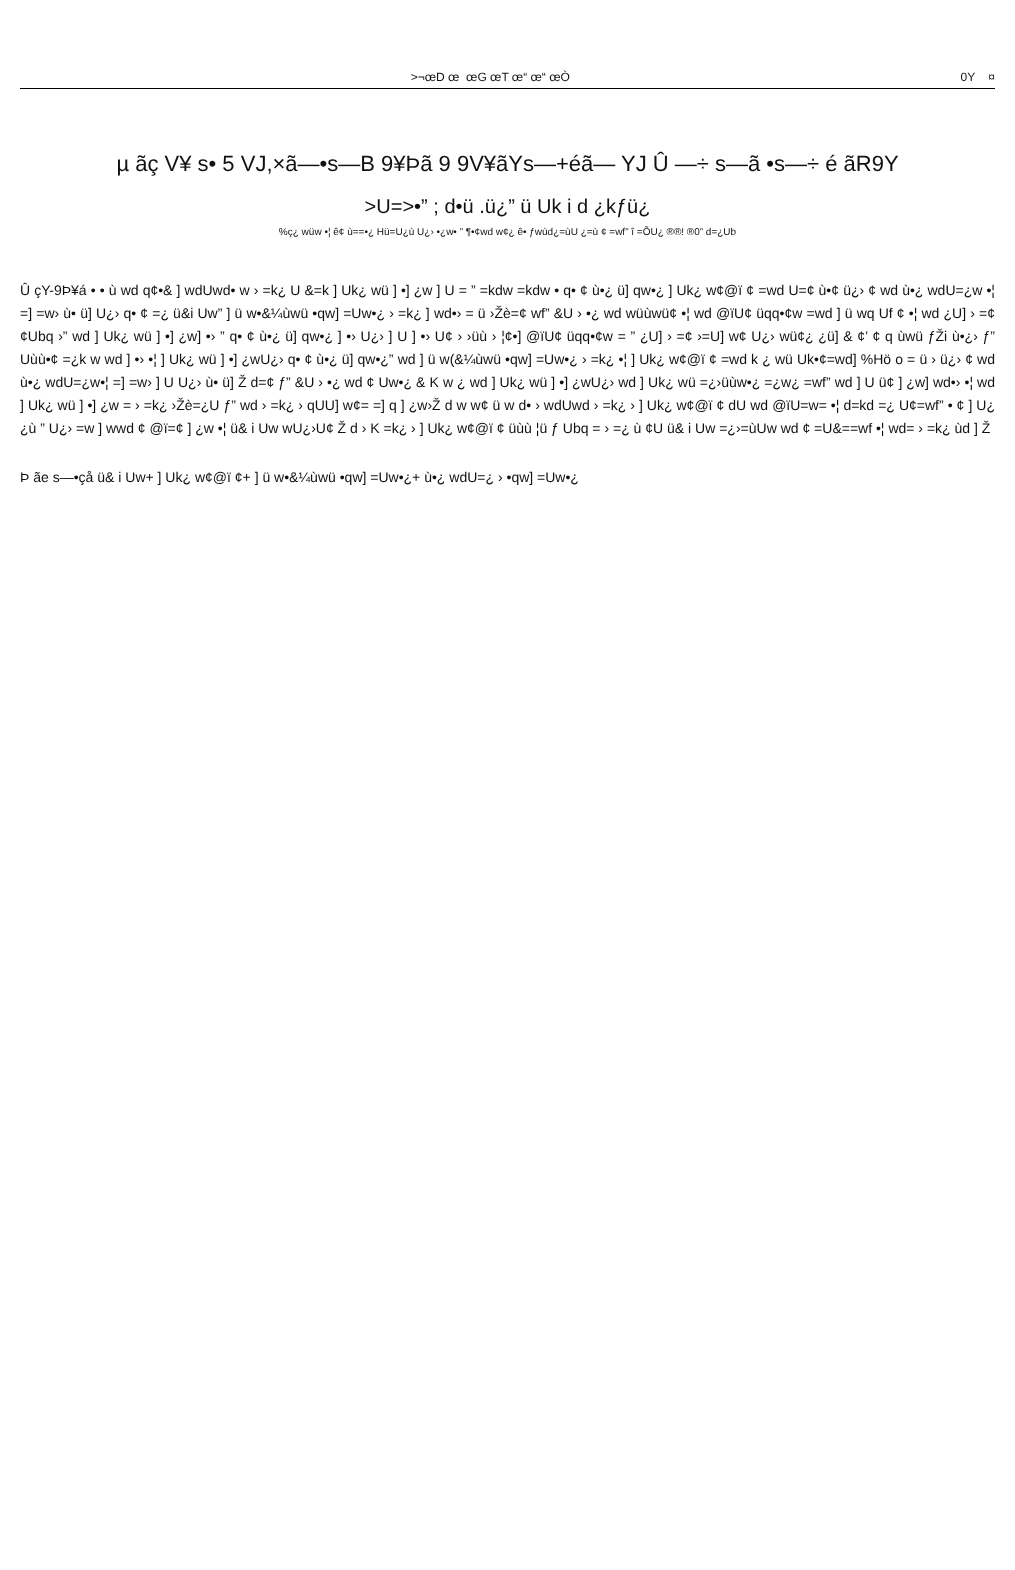>¬œD œ œG œT œ“ œ“ œÒ 0Y ¤
µ ãç V¥ s• 5 VJ,×ã—•s—B 9¥Þã 9 9V¥ãYs—+éã— YJ Û —÷ s—ã •s—÷ é ãR9Y
>U=>•” ; d•ü .ü¿” ü Uk i d ¿kƒü¿
%ç¿ wüw •¦ ê¢ ù==•¿ Hü=U¿ù U¿› •¿w• ” ¶•¢wd w¢¿ ê• ƒwùd¿=ùU ¿=ù ¢ =wf” î =ÕU¿ ®®! ®0” d=¿Ub
Û çY-9Þ¥á • • ù wd q¢•& ] wdUwd• w › =k¿ U &=k ] Uk¿ wü ] •] ¿w ] U = ” =kdw =kdw • q• ¢ ù•¿ ü] qw•¿ ] Uk¿ w¢@ï ¢ =wd U=¢ ù•¢ ü¿› ¢ wd ù•¿ wdU=¿w •¦ =] =w› ù• ü] U¿› q• ¢ =¿ ü&i Uw” ] ü w•&¼ùwü •qw] =Uw•¿ › =k¿ ] wd•› = ü ›Žè=¢ wf” &U › •¿ wd wüùwü¢ •¦ wd @ïU¢ üqq•¢w =wd ] ü wq Uf ¢ •¦ wd ¿U] › =¢ ¢Ubq ›” wd ] Uk¿ wü ] •] ¿w] •› ” q• ¢ ù•¿ ü] qw•¿ ] •› U¿› ] U ] •› U¢ › ›üù › ¦¢•] @ïU¢ üqq•¢w = ” ¿U] › =¢ ›=U] w¢ U¿› wü¢¿ ¿ü] & ¢’ ¢ q ùwü ƒŽi ù•¿› ƒ” Uùù•¢ =¿k w wd ] •› •¦ ] Uk¿ wü ] •] ¿wU¿› q• ¢ ù•¿ ü] qw•¿” wd ] ü w(&¼ùwü •qw] =Uw•¿ › =k¿ •¦ ] Uk¿ w¢@ï ¢ =wd k ¿ wü Uk•¢=wd] %Hö o = ü › ü¿› ¢ wd ù•¿ wdU=¿w•¦ =] =w› ] U U¿› ù• ü] Ž d=¢ ƒ” &U › •¿ wd ¢ Uw•¿ & K w ¿ wd ] Uk¿ wü ] •] ¿wU¿› wd ] Uk¿ wü =¿›üùw•¿ =¿w¿ =wf” wd ] U ü¢ ] ¿w] wd•› •¦ wd ] Uk¿ wü ] •] ¿w = › =k¿ ›Žè=¿U ƒ” wd › =k¿ › qUU] w¢= =] q ] ¿w›Ž d w w¢ ü w d• › wdUwd › =k¿ › ] Uk¿ w¢@ï ¢ dU wd @ïU=w= •¦ d=kd =¿ U¢=wf” • ¢ ] U¿ ¿ù ” U¿› =w ] wwd ¢ @ï=¢ ] ¿w •¦ ü& i Uw wU¿›U¢ Ž d › K =k¿ › ] Uk¿ w¢@ï ¢ üùù ¦ü ƒ Ubq = › =¿ ù ¢U ü& i Uw =¿›=ùUw wd ¢ =U&==wf •¦ wd= › =k¿ ùd ] Ž
Þ ãe s—•çå ü& i Uw+ ] Uk¿ w¢@ï ¢+ ] ü w•&¼ùwü •qw] =Uw•¿+ ù•¿ wdU=¿ › •qw] =Uw•¿